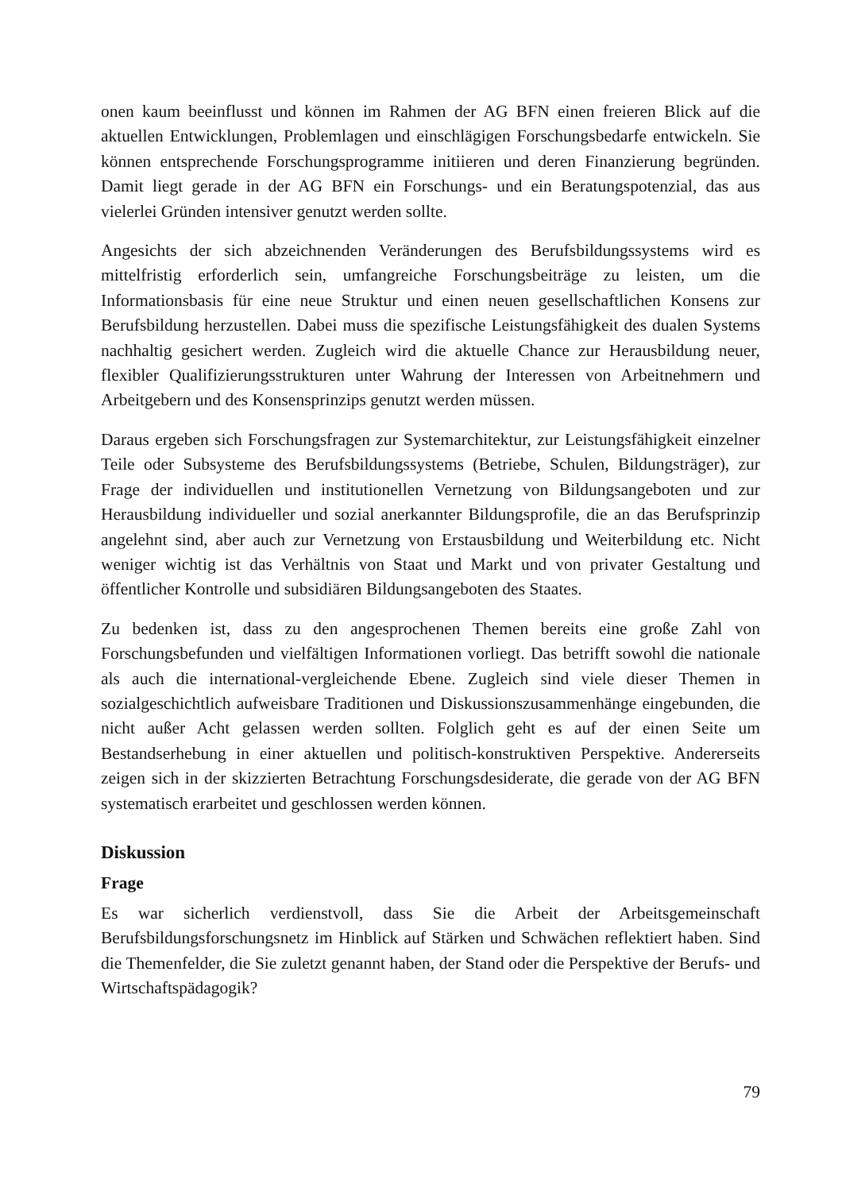onen kaum beeinflusst und können im Rahmen der AG BFN einen freieren Blick auf die aktuellen Entwicklungen, Problemlagen und einschlägigen Forschungsbedarfe entwickeln. Sie können entsprechende Forschungsprogramme initiieren und deren Finanzierung begründen. Damit liegt gerade in der AG BFN ein Forschungs- und ein Beratungspotenzial, das aus vielerlei Gründen intensiver genutzt werden sollte.
Angesichts der sich abzeichnenden Veränderungen des Berufsbildungssystems wird es mittelfristig erforderlich sein, umfangreiche Forschungsbeiträge zu leisten, um die Informationsbasis für eine neue Struktur und einen neuen gesellschaftlichen Konsens zur Berufsbildung herzustellen. Dabei muss die spezifische Leistungsfähigkeit des dualen Systems nachhaltig gesichert werden. Zugleich wird die aktuelle Chance zur Herausbildung neuer, flexibler Qualifizierungsstrukturen unter Wahrung der Interessen von Arbeitnehmern und Arbeitgebern und des Konsensprinzips genutzt werden müssen.
Daraus ergeben sich Forschungsfragen zur Systemarchitektur, zur Leistungsfähigkeit einzelner Teile oder Subsysteme des Berufsbildungssystems (Betriebe, Schulen, Bildungsträger), zur Frage der individuellen und institutionellen Vernetzung von Bildungsangeboten und zur Herausbildung individueller und sozial anerkannter Bildungsprofile, die an das Berufsprinzip angelehnt sind, aber auch zur Vernetzung von Erstausbildung und Weiterbildung etc. Nicht weniger wichtig ist das Verhältnis von Staat und Markt und von privater Gestaltung und öffentlicher Kontrolle und subsidiären Bildungsangeboten des Staates.
Zu bedenken ist, dass zu den angesprochenen Themen bereits eine große Zahl von Forschungsbefunden und vielfältigen Informationen vorliegt. Das betrifft sowohl die nationale als auch die international-vergleichende Ebene. Zugleich sind viele dieser Themen in sozialgeschichtlich aufweisbare Traditionen und Diskussionszusammenhänge eingebunden, die nicht außer Acht gelassen werden sollten. Folglich geht es auf der einen Seite um Bestandserhebung in einer aktuellen und politisch-konstruktiven Perspektive. Andererseits zeigen sich in der skizzierten Betrachtung Forschungsdesiderate, die gerade von der AG BFN systematisch erarbeitet und geschlossen werden können.
Diskussion
Frage
Es war sicherlich verdienstvoll, dass Sie die Arbeit der Arbeitsgemeinschaft Berufsbildungsforschungsnetz im Hinblick auf Stärken und Schwächen reflektiert haben. Sind die Themenfelder, die Sie zuletzt genannt haben, der Stand oder die Perspektive der Berufs- und Wirtschaftspädagogik?
79